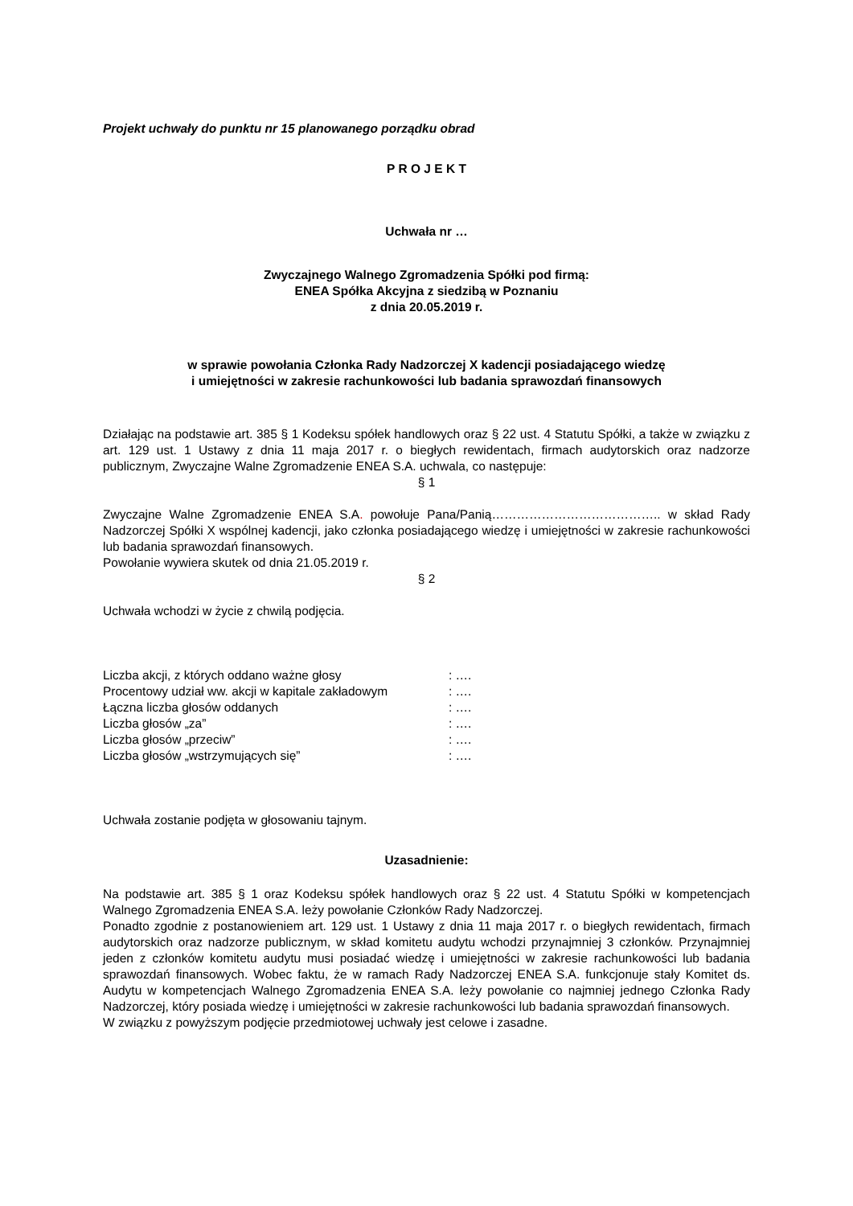Projekt uchwały do punktu nr 15 planowanego porządku obrad
P R O J E K T
Uchwała nr …
Zwyczajnego Walnego Zgromadzenia Spółki pod firmą:
ENEA Spółka Akcyjna z siedzibą w Poznaniu
z dnia 20.05.2019 r.
w sprawie powołania Członka Rady Nadzorczej X kadencji posiadającego wiedzę
i umiejętności w zakresie rachunkowości lub badania sprawozdań finansowych
Działając na podstawie art. 385 § 1 Kodeksu spółek handlowych oraz § 22 ust. 4 Statutu Spółki, a także w związku z art. 129 ust. 1 Ustawy z dnia 11 maja 2017 r. o biegłych rewidentach, firmach audytorskich oraz nadzorze publicznym, Zwyczajne Walne Zgromadzenie ENEA S.A. uchwala, co następuje:
§ 1
Zwyczajne Walne Zgromadzenie ENEA S.A. powołuje Pana/Panią………………………………….. w skład Rady Nadzorczej Spółki X wspólnej kadencji, jako członka posiadającego wiedzę i umiejętności w zakresie rachunkowości lub badania sprawozdań finansowych.
Powołanie wywiera skutek od dnia 21.05.2019 r.
§ 2
Uchwała wchodzi w życie z chwilą podjęcia.
| Liczba akcji, z których oddano ważne głosy | : …. |
| Procentowy udział ww. akcji w kapitale zakładowym | : …. |
| Łączna liczba głosów oddanych | : …. |
| Liczba głosów „za” | : …. |
| Liczba głosów „przeciw” | : …. |
| Liczba głosów „wstrzymujących się” | : …. |
Uchwała zostanie podjęta w głosowaniu tajnym.
Uzasadnienie:
Na podstawie art. 385 § 1 oraz Kodeksu spółek handlowych oraz § 22 ust. 4 Statutu Spółki w kompetencjach Walnego Zgromadzenia ENEA S.A. leży powołanie Członków Rady Nadzorczej.
Ponadto zgodnie z postanowieniem art. 129 ust. 1 Ustawy z dnia 11 maja 2017 r. o biegłych rewidentach, firmach audytorskich oraz nadzorze publicznym, w skład komitetu audytu wchodzi przynajmniej 3 członków. Przynajmniej jeden z członków komitetu audytu musi posiadać wiedzę i umiejętności w zakresie rachunkowości lub badania sprawozdań finansowych. Wobec faktu, że w ramach Rady Nadzorczej ENEA S.A. funkcjonuje stały Komitet ds. Audytu w kompetencjach Walnego Zgromadzenia ENEA S.A. leży powołanie co najmniej jednego Członka Rady Nadzorczej, który posiada wiedzę i umiejętności w zakresie rachunkowości lub badania sprawozdań finansowych.
W związku z powyższym podjęcie przedmiotowej uchwały jest celowe i zasadne.